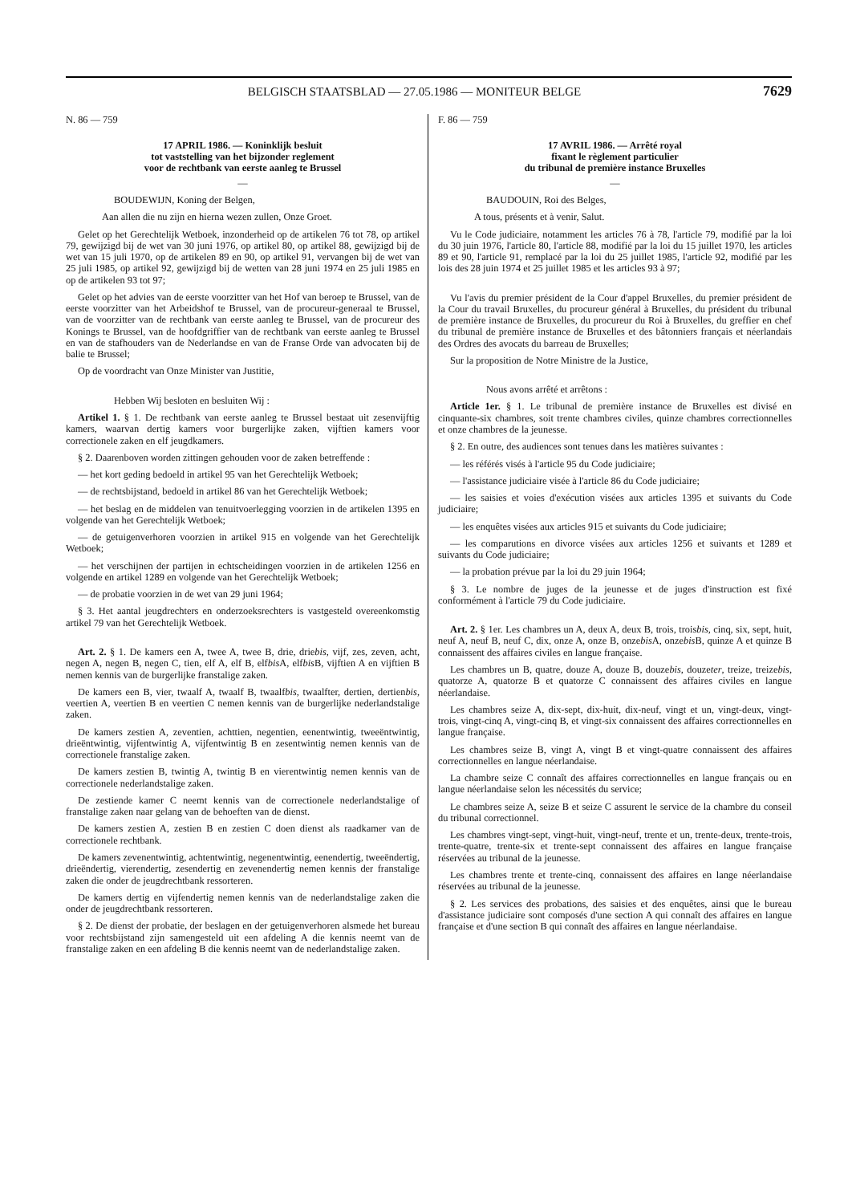BELGISCH STAATSBLAD — 27.05.1986 — MONITEUR BELGE 7629
N. 86 — 759
17 APRIL 1986. — Koninklijk besluit
tot vaststelling van het bijzonder reglement
voor de rechtbank van eerste aanleg te Brussel
—
BOUDEWIJN, Koning der Belgen,
Aan allen die nu zijn en hierna wezen zullen, Onze Groet.
Gelet op het Gerechtelijk Wetboek, inzonderheid op de artikelen 76 tot 78, op artikel 79, gewijzigd bij de wet van 30 juni 1976, op artikel 80, op artikel 88, gewijzigd bij de wet van 15 juli 1970, op de artikelen 89 en 90, op artikel 91, vervangen bij de wet van 25 juli 1985, op artikel 92, gewijzigd bij de wetten van 28 juni 1974 en 25 juli 1985 en op de artikelen 93 tot 97;
Gelet op het advies van de eerste voorzitter van het Hof van beroep te Brussel, van de eerste voorzitter van het Arbeidshof te Brussel, van de procureur-generaal te Brussel, van de voorzitter van de rechtbank van eerste aanleg te Brussel, van de procureur des Konings te Brussel, van de hoofdgriffier van de rechtbank van eerste aanleg te Brussel en van de stafhouders van de Nederlandse en van de Franse Orde van advocaten bij de balie te Brussel;
Op de voordracht van Onze Minister van Justitie,
Hebben Wij besloten en besluiten Wij :
Artikel 1. § 1. De rechtbank van eerste aanleg te Brussel bestaat uit zesenvijftig kamers, waarvan dertig kamers voor burgerlijke zaken, vijftien kamers voor correctionele zaken en elf jeugdkamers.
§ 2. Daarenboven worden zittingen gehouden voor de zaken betreffende :
— het kort geding bedoeld in artikel 95 van het Gerechtelijk Wetboek;
— de rechtsbijstand, bedoeld in artikel 86 van het Gerechtelijk Wetboek;
— het beslag en de middelen van tenuitvoerlegging voorzien in de artikelen 1395 en volgende van het Gerechtelijk Wetboek;
— de getuigenverhoren voorzien in artikel 915 en volgende van het Gerechtelijk Wetboek;
— het verschijnen der partijen in echtscheidingen voorzien in de artikelen 1256 en volgende en artikel 1289 en volgende van het Gerechtelijk Wetboek;
— de probatie voorzien in de wet van 29 juni 1964;
§ 3. Het aantal jeugdrechters en onderzoeksrechters is vastgesteld overeenkomstig artikel 79 van het Gerechtelijk Wetboek.
Art. 2. § 1. De kamers een A, twee A, twee B, drie, driebis, vijf, zes, zeven, acht, negen A, negen B, negen C, tien, elf A, elf B, elfbis A, elfbis B, vijftien A en vijftien B nemen kennis van de burgerlijke franstalige zaken.
De kamers een B, vier, twaalf A, twaalf B, twaalfbis, twaalfter, dertien, dertienbis, veertien A, veertien B en veertien C nemen kennis van de burgerlijke nederlandstalige zaken.
De kamers zestien A, zeventien, achttien, negentien, eenentwintig, tweeëntwintig, drieëntwintig, vijfentwintig A, vijfentwintig B en zesentwintig nemen kennis van de correctionele franstalige zaken.
De kamers zestien B, twintig A, twintig B en vierentwintig nemen kennis van de correctionele nederlandstalige zaken.
De zestiende kamer C neemt kennis van de correctionele nederlandstalige of franstalige zaken naar gelang van de behoeften van de dienst.
De kamers zestien A, zestien B en zestien C doen dienst als raadkamer van de correctionele rechtbank.
De kamers zevenentwintig, achtentwintig, negenentwintig, eenendertig, tweeëndertig, drieëndertig, vierendertig, zesendertig en zevenendertig nemen kennis der franstalige zaken die onder de jeugdrechtbank ressorteren.
De kamers dertig en vijfendertig nemen kennis van de nederlandstalige zaken die onder de jeugdrechtbank ressorteren.
§ 2. De dienst der probatie, der beslagen en der getuigenverhoren alsmede het bureau voor rechtsbijstand zijn samengesteld uit een afdeling A die kennis neemt van de franstalige zaken en een afdeling B die kennis neemt van de nederlandstalige zaken.
F. 86 — 759
17 AVRIL 1986. — Arrêté royal
fixant le règlement particulier
du tribunal de première instance Bruxelles
—
BAUDOUIN, Roi des Belges,
A tous, présents et à venir, Salut.
Vu le Code judiciaire, notamment les articles 76 à 78, l'article 79, modifié par la loi du 30 juin 1976, l'article 80, l'article 88, modifié par la loi du 15 juillet 1970, les articles 89 et 90, l'article 91, remplacé par la loi du 25 juillet 1985, l'article 92, modifié par les lois des 28 juin 1974 et 25 juillet 1985 et les articles 93 à 97;
Vu l'avis du premier président de la Cour d'appel Bruxelles, du premier président de la Cour du travail Bruxelles, du procureur général à Bruxelles, du président du tribunal de première instance de Bruxelles, du procureur du Roi à Bruxelles, du greffier en chef du tribunal de première instance de Bruxelles et des bâtonniers français et néerlandais des Ordres des avocats du barreau de Bruxelles;
Sur la proposition de Notre Ministre de la Justice,
Nous avons arrêté et arrêtons :
Article 1er. § 1. Le tribunal de première instance de Bruxelles est divisé en cinquante-six chambres, soit trente chambres civiles, quinze chambres correctionnelles et onze chambres de la jeunesse.
§ 2. En outre, des audiences sont tenues dans les matières suivantes :
— les référés visés à l'article 95 du Code judiciaire;
— l'assistance judiciaire visée à l'article 86 du Code judiciaire;
— les saisies et voies d'exécution visées aux articles 1395 et suivants du Code judiciaire;
— les enquêtes visées aux articles 915 et suivants du Code judiciaire;
— les comparutions en divorce visées aux articles 1256 et suivants et 1289 et suivants du Code judiciaire;
— la probation prévue par la loi du 29 juin 1964;
§ 3. Le nombre de juges de la jeunesse et de juges d'instruction est fixé conformément à l'article 79 du Code judiciaire.
Art. 2. § 1er. Les chambres un A, deux A, deux B, trois, troisbis, cinq, six, sept, huit, neuf A, neuf B, neuf C, dix, onze A, onze B, onzebis A, onzebis B, quinze A et quinze B connaissent des affaires civiles en langue française.
Les chambres un B, quatre, douze A, douze B, douzebis, douzeter, treize, treizebis, quatorze A, quatorze B et quatorze C connaissent des affaires civiles en langue néerlandaise.
Les chambres seize A, dix-sept, dix-huit, dix-neuf, vingt et un, vingt-deux, vingt-trois, vingt-cinq A, vingt-cinq B, et vingt-six connaissent des affaires correctionnelles en langue française.
Les chambres seize B, vingt A, vingt B et vingt-quatre connaissent des affaires correctionnelles en langue néerlandaise.
La chambre seize C connaît des affaires correctionnelles en langue français ou en langue néerlandaise selon les nécessités du service;
Le chambres seize A, seize B et seize C assurent le service de la chambre du conseil du tribunal correctionnel.
Les chambres vingt-sept, vingt-huit, vingt-neuf, trente et un, trente-deux, trente-trois, trente-quatre, trente-six et trente-sept connaissent des affaires en langue française réservées au tribunal de la jeunesse.
Les chambres trente et trente-cinq, connaissent des affaires en lange néerlandaise réservées au tribunal de la jeunesse.
§ 2. Les services des probations, des saisies et des enquêtes, ainsi que le bureau d'assistance judiciaire sont composés d'une section A qui connaît des affaires en langue française et d'une section B qui connaît des affaires en langue néerlandaise.